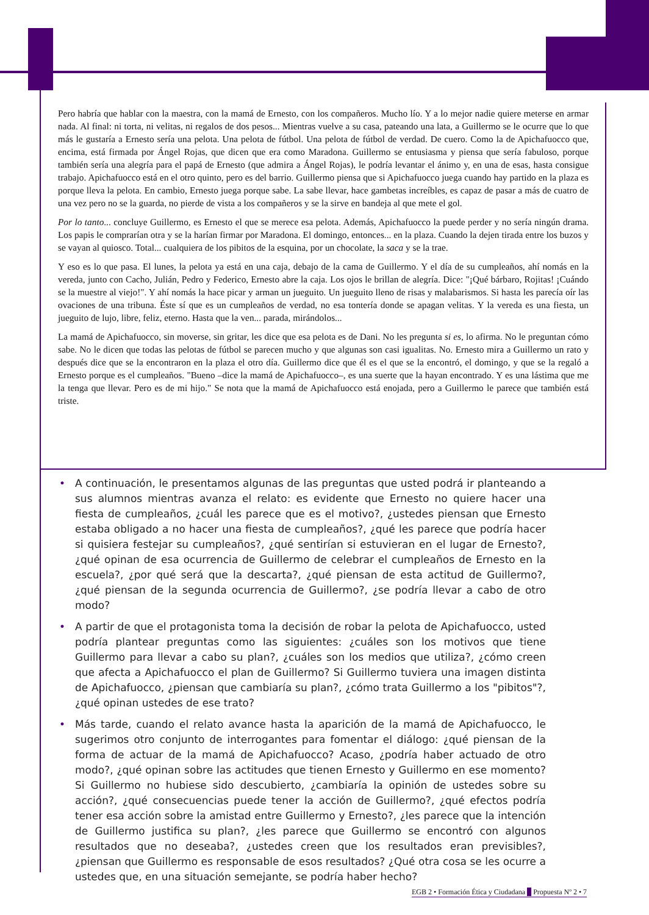Pero habría que hablar con la maestra, con la mamá de Ernesto, con los compañeros. Mucho lío. Y a lo mejor nadie quiere meterse en armar nada. Al final: ni torta, ni velitas, ni regalos de dos pesos... Mientras vuelve a su casa, pateando una lata, a Guillermo se le ocurre que lo que más le gustaría a Ernesto sería una pelota. Una pelota de fútbol. Una pelota de fútbol de verdad. De cuero. Como la de Apichafuocco que, encima, está firmada por Ángel Rojas, que dicen que era como Maradona. Guillermo se entusiasma y piensa que sería fabuloso, porque también sería una alegría para el papá de Ernesto (que admira a Ángel Rojas), le podría levantar el ánimo y, en una de esas, hasta consigue trabajo. Apichafuocco está en el otro quinto, pero es del barrio. Guillermo piensa que si Apichafuocco juega cuando hay partido en la plaza es porque lleva la pelota. En cambio, Ernesto juega porque sabe. La sabe llevar, hace gambetas increíbles, es capaz de pasar a más de cuatro de una vez pero no se la guarda, no pierde de vista a los compañeros y se la sirve en bandeja al que mete el gol.
Por lo tanto... concluye Guillermo, es Ernesto el que se merece esa pelota. Además, Apichafuocco la puede perder y no sería ningún drama. Los papis le comprarían otra y se la harían firmar por Maradona. El domingo, entonces... en la plaza. Cuando la dejen tirada entre los buzos y se vayan al quiosco. Total... cualquiera de los pibitos de la esquina, por un chocolate, la saca y se la trae.
Y eso es lo que pasa. El lunes, la pelota ya está en una caja, debajo de la cama de Guillermo. Y el día de su cumpleaños, ahí nomás en la vereda, junto con Cacho, Julián, Pedro y Federico, Ernesto abre la caja. Los ojos le brillan de alegría. Dice: "¡Qué bárbaro, Rojitas! ¡Cuándo se la muestre al viejo!". Y ahí nomás la hace picar y arman un jueguito. Un jueguito lleno de risas y malabarismos. Si hasta les parecía oír las ovaciones de una tribuna. Éste sí que es un cumpleaños de verdad, no esa tontería donde se apagan velitas. Y la vereda es una fiesta, un jueguito de lujo, libre, feliz, eterno. Hasta que la ven... parada, mirándolos...
La mamá de Apichafuocco, sin moverse, sin gritar, les dice que esa pelota es de Dani. No les pregunta si es, lo afirma. No le preguntan cómo sabe. No le dicen que todas las pelotas de fútbol se parecen mucho y que algunas son casi igualitas. No. Ernesto mira a Guillermo un rato y después dice que se la encontraron en la plaza el otro día. Guillermo dice que él es el que se la encontró, el domingo, y que se la regaló a Ernesto porque es el cumpleaños. "Bueno –dice la mamá de Apichafuocco–, es una suerte que la hayan encontrado. Y es una lástima que me la tenga que llevar. Pero es de mi hijo." Se nota que la mamá de Apichafuocco está enojada, pero a Guillermo le parece que también está triste.
• A continuación, le presentamos algunas de las preguntas que usted podrá ir planteando a sus alumnos mientras avanza el relato: es evidente que Ernesto no quiere hacer una fiesta de cumpleaños, ¿cuál les parece que es el motivo?, ¿ustedes piensan que Ernesto estaba obligado a no hacer una fiesta de cumpleaños?, ¿qué les parece que podría hacer si quisiera festejar su cumpleaños?, ¿qué sentirían si estuvieran en el lugar de Ernesto?, ¿qué opinan de esa ocurrencia de Guillermo de celebrar el cumpleaños de Ernesto en la escuela?, ¿por qué será que la descarta?, ¿qué piensan de esta actitud de Guillermo?, ¿qué piensan de la segunda ocurrencia de Guillermo?, ¿se podría llevar a cabo de otro modo?
• A partir de que el protagonista toma la decisión de robar la pelota de Apichafuocco, usted podría plantear preguntas como las siguientes: ¿cuáles son los motivos que tiene Guillermo para llevar a cabo su plan?, ¿cuáles son los medios que utiliza?, ¿cómo creen que afecta a Apichafuocco el plan de Guillermo? Si Guillermo tuviera una imagen distinta de Apichafuocco, ¿piensan que cambiaría su plan?, ¿cómo trata Guillermo a los "pibitos"?, ¿qué opinan ustedes de ese trato?
• Más tarde, cuando el relato avance hasta la aparición de la mamá de Apichafuocco, le sugerimos otro conjunto de interrogantes para fomentar el diálogo: ¿qué piensan de la forma de actuar de la mamá de Apichafuocco? Acaso, ¿podría haber actuado de otro modo?, ¿qué opinan sobre las actitudes que tienen Ernesto y Guillermo en ese momento? Si Guillermo no hubiese sido descubierto, ¿cambiaría la opinión de ustedes sobre su acción?, ¿qué consecuencias puede tener la acción de Guillermo?, ¿qué efectos podría tener esa acción sobre la amistad entre Guillermo y Ernesto?, ¿les parece que la intención de Guillermo justifica su plan?, ¿les parece que Guillermo se encontró con algunos resultados que no deseaba?, ¿ustedes creen que los resultados eran previsibles?, ¿piensan que Guillermo es responsable de esos resultados? ¿Qué otra cosa se les ocurre a ustedes que, en una situación semejante, se podría haber hecho?
EGB 2 • Formación Ética y Ciudadana Propuesta Nº 2 • 7